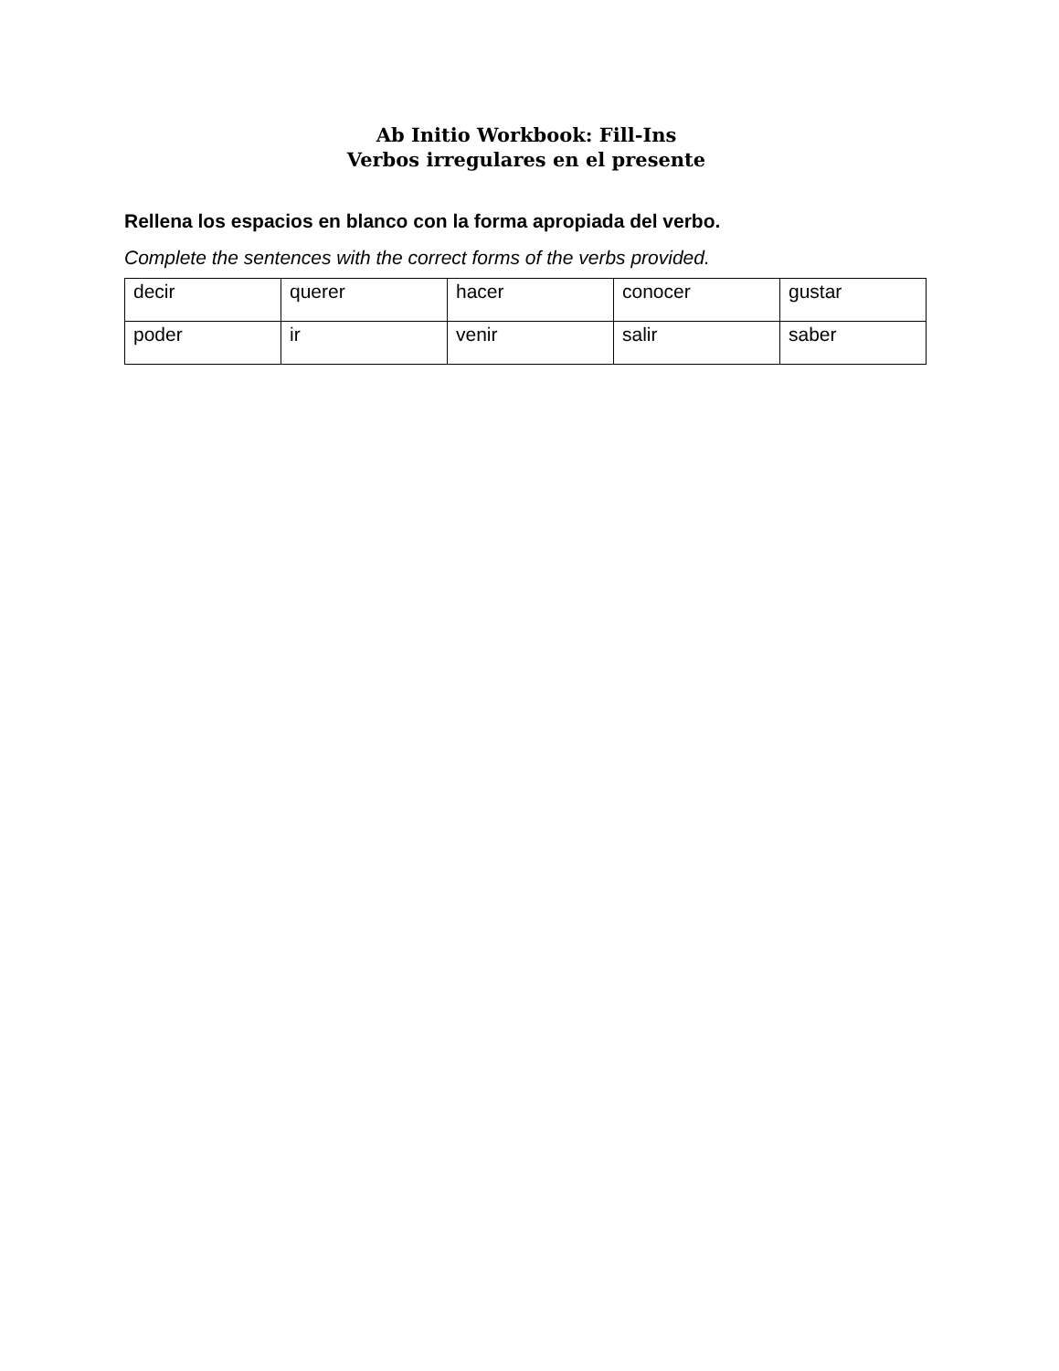Ab Initio Workbook: Fill-Ins
Verbos irregulares en el presente
Rellena los espacios en blanco con la forma apropiada del verbo.
Complete the sentences with the correct forms of the verbs provided.
| decir | querer | hacer | conocer | gustar |
| poder | ir | venir | salir | saber |